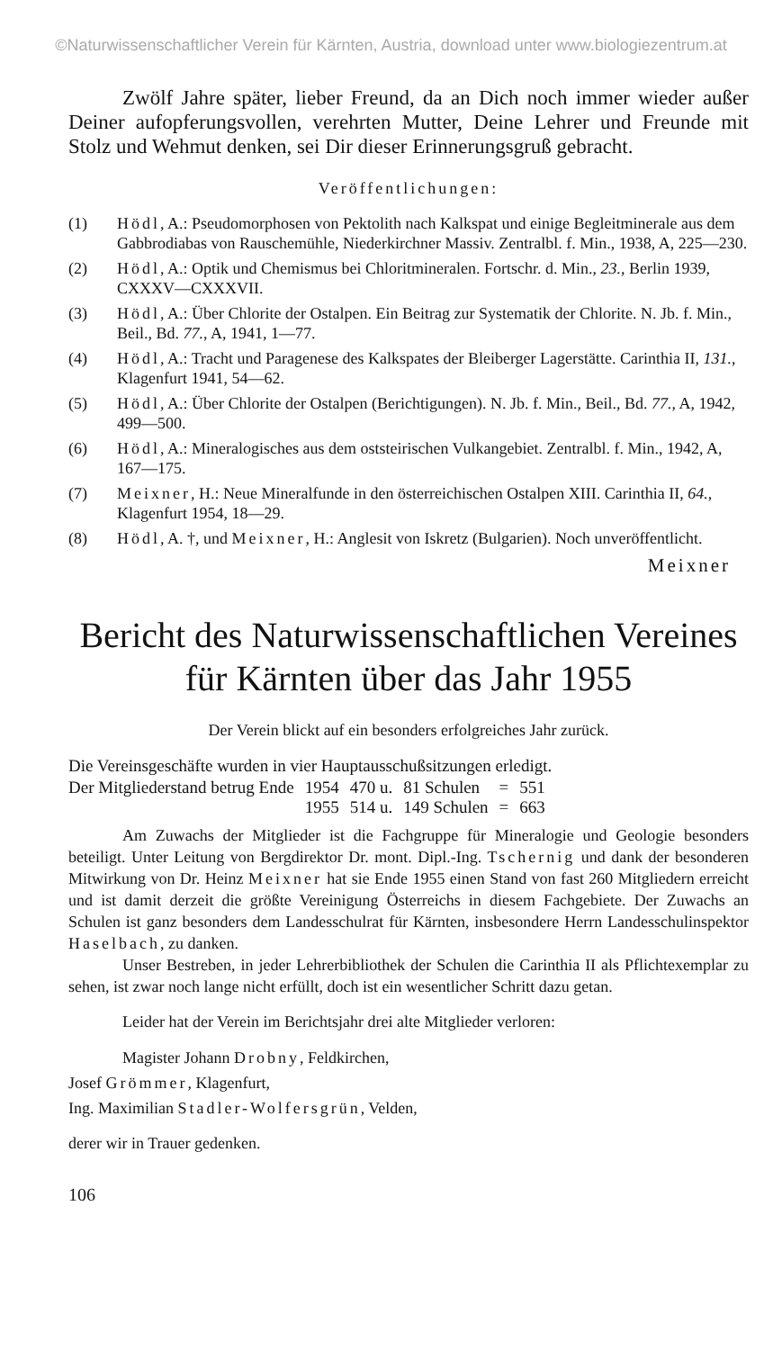©Naturwissenschaftlicher Verein für Kärnten, Austria, download unter www.biologiezentrum.at
Zwölf Jahre später, lieber Freund, da an Dich noch immer wieder außer Deiner aufopferungsvollen, verehrten Mutter, Deine Lehrer und Freunde mit Stolz und Wehmut denken, sei Dir dieser Erinnerungsgruß gebracht.
Veröffentlichungen:
(1) Hödl, A.: Pseudomorphosen von Pektolith nach Kalkspat und einige Begleitminerale aus dem Gabbrodiabas von Rauschemühle, Niederkirchner Massiv. Zentralbl. f. Min., 1938, A, 225—230.
(2) Hödl, A.: Optik und Chemismus bei Chloritmineralen. Fortschr. d. Min., 23., Berlin 1939, CXXXV—CXXXVII.
(3) Hödl, A.: Über Chlorite der Ostalpen. Ein Beitrag zur Systematik der Chlorite. N. Jb. f. Min., Beil., Bd. 77., A, 1941, 1—77.
(4) Hödl, A.: Tracht und Paragenese des Kalkspates der Bleiberger Lagerstätte. Carinthia II, 131., Klagenfurt 1941, 54—62.
(5) Hödl, A.: Über Chlorite der Ostalpen (Berichtigungen). N. Jb. f. Min., Beil., Bd. 77., A, 1942, 499—500.
(6) Hödl, A.: Mineralogisches aus dem oststeirischen Vulkangebiet. Zentralbl. f. Min., 1942, A, 167—175.
(7) Meixner, H.: Neue Mineralfunde in den österreichischen Ostalpen XIII. Carinthia II, 64., Klagenfurt 1954, 18—29.
(8) Hödl, A. †, und Meixner, H.: Anglesit von Iskretz (Bulgarien). Noch unveröffentlicht.
Meixner
Bericht des Naturwissenschaftlichen Vereines
für Kärnten über das Jahr 1955
Der Verein blickt auf ein besonders erfolgreiches Jahr zurück.
Die Vereinsgeschäfte wurden in vier Hauptausschußsitzungen erledigt.
| Der Mitgliederstand betrug Ende | 1954 | 470 u. | 81 Schulen | = | 551 |
| | 1955 | 514 u. | 149 Schulen | = | 663 |
Am Zuwachs der Mitglieder ist die Fachgruppe für Mineralogie und Geologie besonders beteiligt. Unter Leitung von Bergdirektor Dr. mont. Dipl.-Ing. Tschernig und dank der besonderen Mitwirkung von Dr. Heinz Meixner hat sie Ende 1955 einen Stand von fast 260 Mitgliedern erreicht und ist damit derzeit die größte Vereinigung Österreichs in diesem Fachgebiete. Der Zuwachs an Schulen ist ganz besonders dem Landesschulrat für Kärnten, insbesondere Herrn Landesschulinspektor Haselbach, zu danken.
Unser Bestreben, in jeder Lehrerbibliothek der Schulen die Carinthia II als Pflichtexemplar zu sehen, ist zwar noch lange nicht erfüllt, doch ist ein wesentlicher Schritt dazu getan.
Leider hat der Verein im Berichtsjahr drei alte Mitglieder verloren:
Magister Johann Drobny, Feldkirchen,
Josef Grömmer, Klagenfurt,
Ing. Maximilian Stadler-Wolfersgrün, Velden,
derer wir in Trauer gedenken.
106